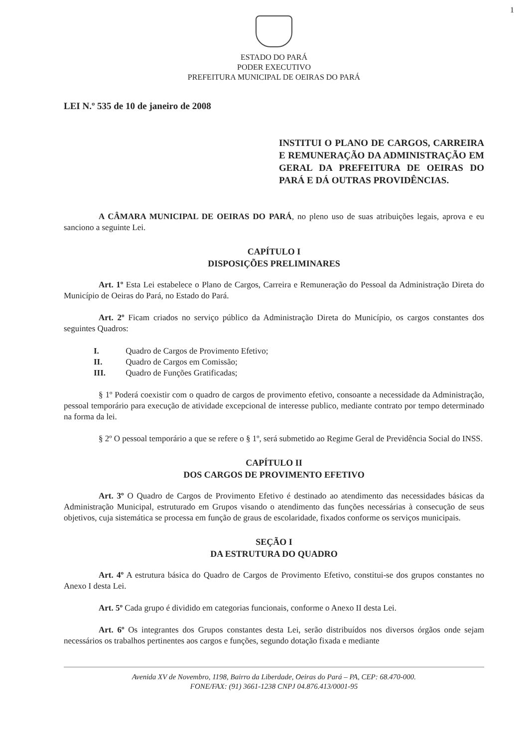1
ESTADO DO PARÁ
PODER EXECUTIVO
PREFEITURA MUNICIPAL DE OEIRAS DO PARÁ
LEI N.º 535 de 10 de janeiro de 2008
INSTITUI O PLANO DE CARGOS, CARREIRA E REMUNERAÇÃO DA ADMINISTRAÇÃO EM GERAL DA PREFEITURA DE OEIRAS DO PARÁ E DÁ OUTRAS PROVIDÊNCIAS.
A CÂMARA MUNICIPAL DE OEIRAS DO PARÁ, no pleno uso de suas atribuições legais, aprova e eu sanciono a seguinte Lei.
CAPÍTULO I
DISPOSIÇÕES PRELIMINARES
Art. 1º Esta Lei estabelece o Plano de Cargos, Carreira e Remuneração do Pessoal da Administração Direta do Município de Oeiras do Pará, no Estado do Pará.
Art. 2º Ficam criados no serviço público da Administração Direta do Município, os cargos constantes dos seguintes Quadros:
I. Quadro de Cargos de Provimento Efetivo;
II. Quadro de Cargos em Comissão;
III. Quadro de Funções Gratificadas;
§ 1º Poderá coexistir com o quadro de cargos de provimento efetivo, consoante a necessidade da Administração, pessoal temporário para execução de atividade excepcional de interesse publico, mediante contrato por tempo determinado na forma da lei.
§ 2º O pessoal temporário a que se refere o § 1º, será submetido ao Regime Geral de Previdência Social do INSS.
CAPÍTULO II
DOS CARGOS DE PROVIMENTO EFETIVO
Art. 3º O Quadro de Cargos de Provimento Efetivo é destinado ao atendimento das necessidades básicas da Administração Municipal, estruturado em Grupos visando o atendimento das funções necessárias à consecução de seus objetivos, cuja sistemática se processa em função de graus de escolaridade, fixados conforme os serviços municipais.
SEÇÃO I
DA ESTRUTURA DO QUADRO
Art. 4º A estrutura básica do Quadro de Cargos de Provimento Efetivo, constitui-se dos grupos constantes no Anexo I desta Lei.
Art. 5º Cada grupo é dividido em categorias funcionais, conforme o Anexo II desta Lei.
Art. 6º Os integrantes dos Grupos constantes desta Lei, serão distribuídos nos diversos órgãos onde sejam necessários os trabalhos pertinentes aos cargos e funções, segundo dotação fixada e mediante
Avenida XV de Novembro, 1198, Bairro da Liberdade, Oeiras do Pará – PA, CEP: 68.470-000.
FONE/FAX: (91) 3661-1238 CNPJ 04.876.413/0001-95